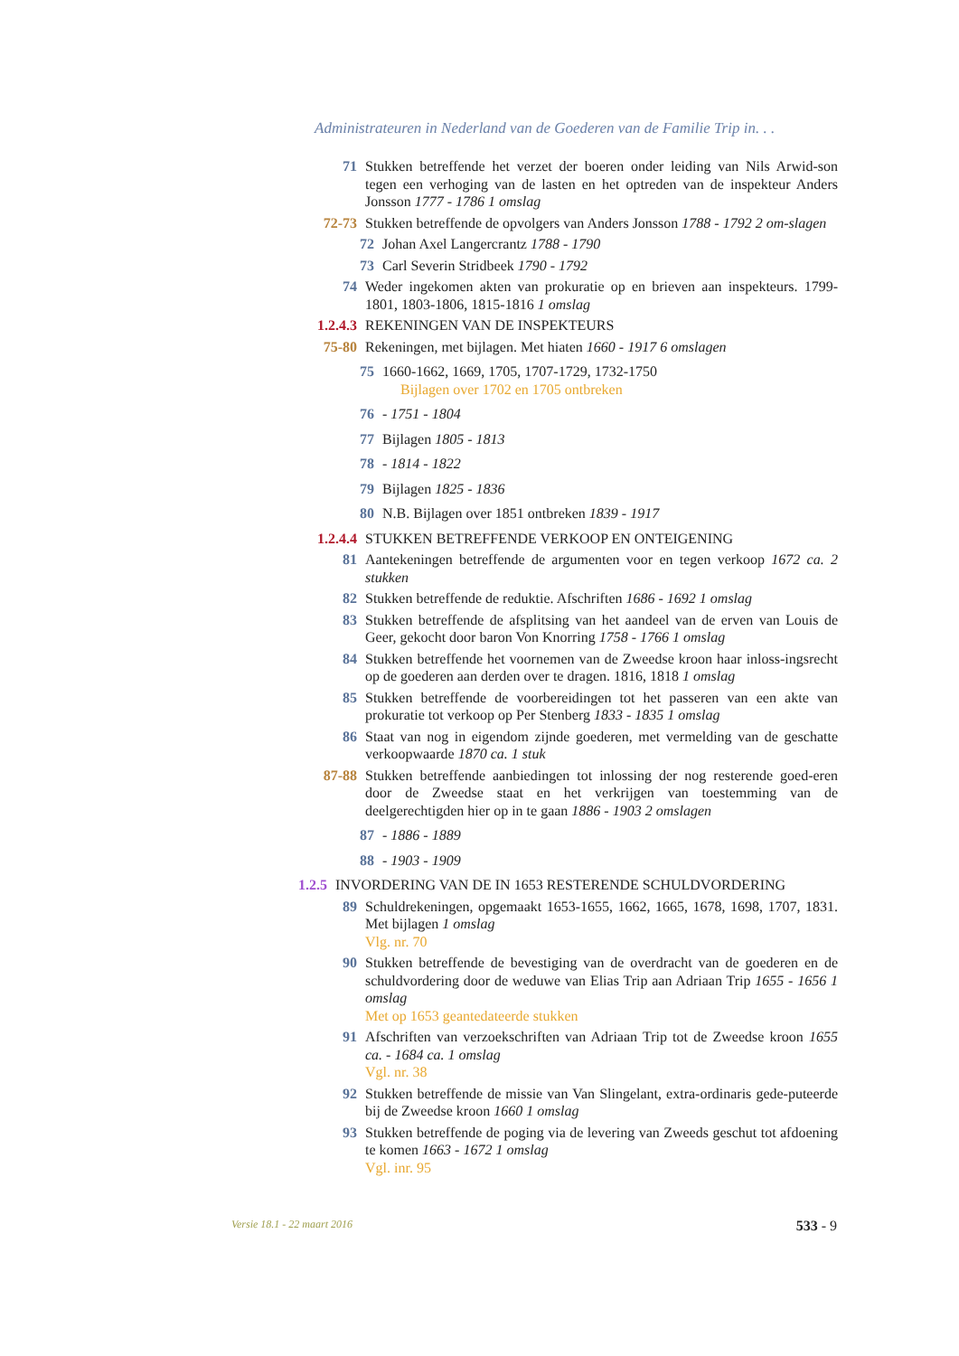Administrateuren in Nederland van de Goederen van de Familie Trip in. . .
71 Stukken betreffende het verzet der boeren onder leiding van Nils Arwid-son tegen een verhoging van de lasten en het optreden van de inspekteur Anders Jonsson 1777 - 1786 1 omslag
72-73 Stukken betreffende de opvolgers van Anders Jonsson 1788 - 1792 2 om-slagen
72 Johan Axel Langercrantz 1788 - 1790
73 Carl Severin Stridbeek 1790 - 1792
74 Weder ingekomen akten van prokuratie op en brieven aan inspekteurs. 1799-1801, 1803-1806, 1815-1816 1 omslag
1.2.4.3 REKENINGEN VAN DE INSPEKTEURS
75-80 Rekeningen, met bijlagen. Met hiaten 1660 - 1917 6 omslagen
75 1660-1662, 1669, 1705, 1707-1729, 1732-1750
Bijlagen over 1702 en 1705 ontbreken
76 - 1751 - 1804
77 Bijlagen 1805 - 1813
78 - 1814 - 1822
79 Bijlagen 1825 - 1836
80 N.B. Bijlagen over 1851 ontbreken 1839 - 1917
1.2.4.4 STUKKEN BETREFFENDE VERKOOP EN ONTEIGENING
81 Aantekeningen betreffende de argumenten voor en tegen verkoop 1672 ca. 2 stukken
82 Stukken betreffende de reduktie. Afschriften 1686 - 1692 1 omslag
83 Stukken betreffende de afsplitsing van het aandeel van de erven van Louis de Geer, gekocht door baron Von Knorring 1758 - 1766 1 omslag
84 Stukken betreffende het voornemen van de Zweedse kroon haar inloss-ingsrecht op de goederen aan derden over te dragen. 1816, 1818 1 omslag
85 Stukken betreffende de voorbereidingen tot het passeren van een akte van prokuratie tot verkoop op Per Stenberg 1833 - 1835 1 omslag
86 Staat van nog in eigendom zijnde goederen, met vermelding van de geschatte verkoopwaarde 1870 ca. 1 stuk
87-88 Stukken betreffende aanbiedingen tot inlossing der nog resterende goed-eren door de Zweedse staat en het verkrijgen van toestemming van de deelgerechtigden hier op in te gaan 1886 - 1903 2 omslagen
87 - 1886 - 1889
88 - 1903 - 1909
1.2.5 INVORDERING VAN DE IN 1653 RESTERENDE SCHULDVORDERING
89 Schuldrekeningen, opgemaakt 1653-1655, 1662, 1665, 1678, 1698, 1707, 1831. Met bijlagen 1 omslag
Vlg. nr. 70
90 Stukken betreffende de bevestiging van de overdracht van de goederen en de schuldvordering door de weduwe van Elias Trip aan Adriaan Trip 1655 - 1656 1 omslag
Met op 1653 geantedateerde stukken
91 Afschriften van verzoekschriften van Adriaan Trip tot de Zweedse kroon 1655 ca. - 1684 ca. 1 omslag
Vgl. nr. 38
92 Stukken betreffende de missie van Van Slingelant, extra-ordinaris gede-puteerde bij de Zweedse kroon 1660 1 omslag
93 Stukken betreffende de poging via de levering van Zweeds geschut tot afdoening te komen 1663 - 1672 1 omslag
Vgl. inr. 95
Versie 18.1 - 22 maart 2016 533 - 9